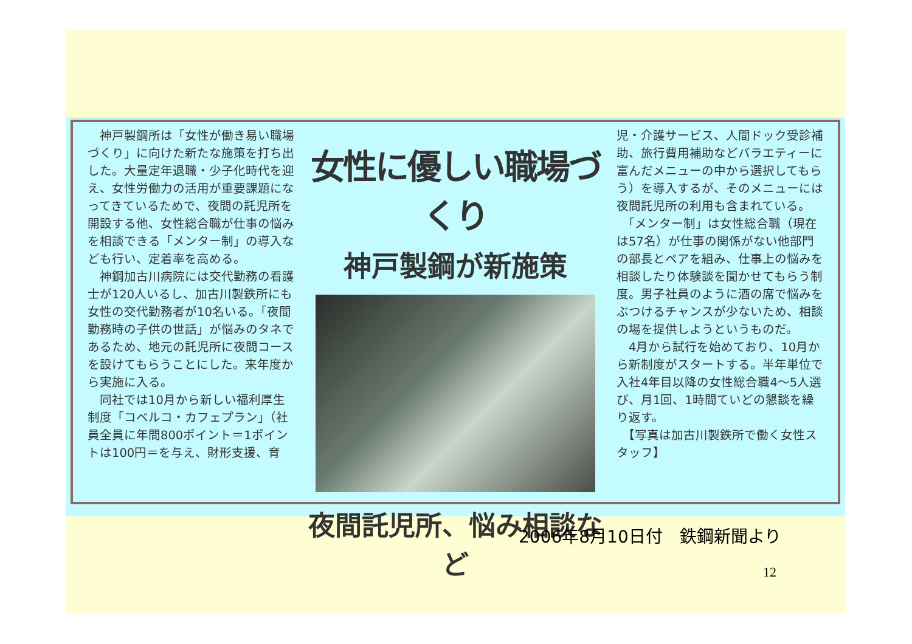神戸製鋼所は「女性が働き易い職場づくり」に向けた新たな施策を打ち出した。大量定年退職・少子化時代を迎え、女性労働力の活用が重要課題になってきているためで、夜間の託児所を開設する他、女性総合職が仕事の悩みを相談できる「メンター制」の導入なども行い、定着率を高める。
　神鋼加古川病院には交代勤務の看護士が120人いるし、加古川製鉄所にも女性の交代勤務者が10名いる。「夜間勤務時の子供の世話」が悩みのタネであるため、地元の託児所に夜間コースを設けてもらうことにした。来年度から実施に入る。
　同社では10月から新しい福利厚生制度「コベルコ・カフェプラン」（社員全員に年間800ポイント＝1ポイントは100円＝を与え、財形支援、育
女性に優しい職場づくり
神戸製鋼が新施策
夜間託児所、悩み相談など
児・介護サービス、人間ドック受診補助、旅行費用補助などバラエティーに富んだメニューの中から選択してもらう）を導入するが、そのメニューには夜間託児所の利用も含まれている。
　「メンター制」は女性総合職（現在は57名）が仕事の関係がない他部門の部長とペアを組み、仕事上の悩みを相談したり体験談を聞かせてもらう制度。男子社員のように酒の席で悩みをぶつけるチャンスが少ないため、相談の場を提供しようというものだ。
　4月から試行を始めており、10月から新制度がスタートする。半年単位で入社4年目以降の女性総合職4～5人選び、月1回、1時間ていどの懇談を繰り返す。
　【写真は加古川製鉄所で働く女性スタッフ】
2006年8月10日付　鉄鋼新聞より
12